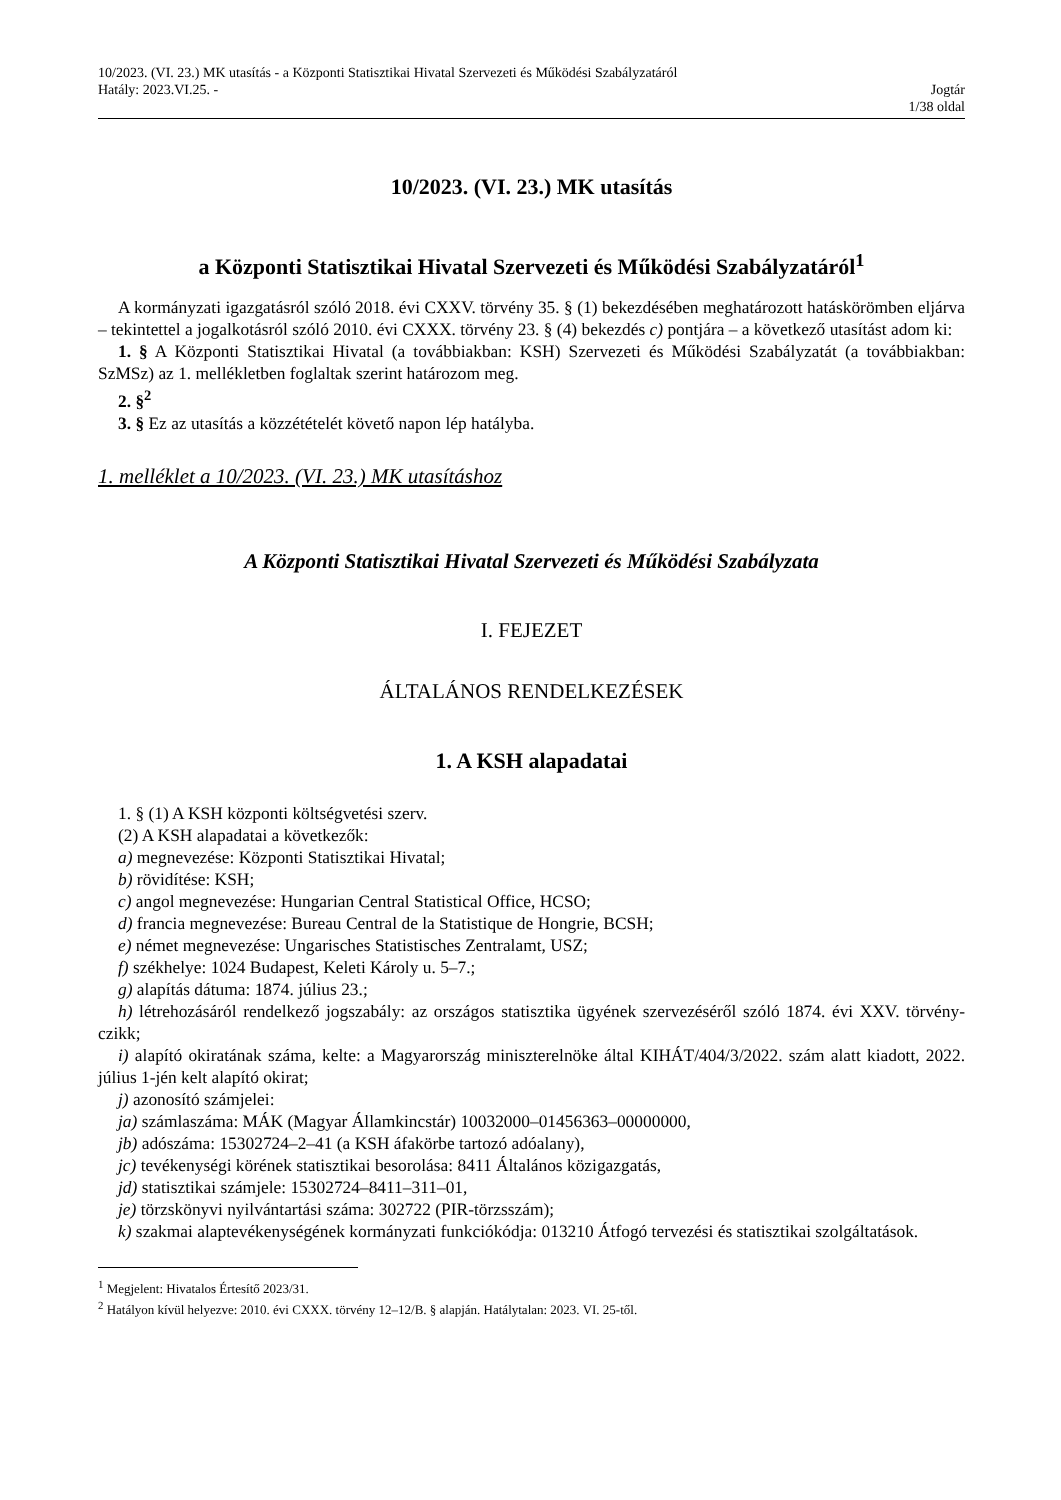10/2023. (VI. 23.) MK utasítás - a Központi Statisztikai Hivatal Szervezeti és Működési Szabályzatáról
Hatály: 2023.VI.25. - Jogtár
1/38 oldal
10/2023. (VI. 23.) MK utasítás
a Központi Statisztikai Hivatal Szervezeti és Működési Szabályzatáról<sup>1</sup>
A kormányzati igazgatásról szóló 2018. évi CXXV. törvény 35. § (1) bekezdésében meghatározott hatáskörömben eljárva – tekintettel a jogalkotásról szóló 2010. évi CXXX. törvény 23. § (4) bekezdés c) pontjára – a következő utasítást adom ki:
1. § A Központi Statisztikai Hivatal (a továbbiakban: KSH) Szervezeti és Működési Szabályzatát (a továbbiakban: SzMSz) az 1. mellékletben foglaltak szerint határozom meg.
2. §<sup>2</sup>
3. § Ez az utasítás a közzétételét követő napon lép hatályba.
1. melléklet a 10/2023. (VI. 23.) MK utasításhoz
A Központi Statisztikai Hivatal Szervezeti és Működési Szabályzata
I. FEJEZET
ÁLTALÁNOS RENDELKEZÉSEK
1. A KSH alapadatai
1. § (1) A KSH központi költségvetési szerv.
(2) A KSH alapadatai a következők:
a) megnevezése: Központi Statisztikai Hivatal;
b) rövidítése: KSH;
c) angol megnevezése: Hungarian Central Statistical Office, HCSO;
d) francia megnevezése: Bureau Central de la Statistique de Hongrie, BCSH;
e) német megnevezése: Ungarisches Statistisches Zentralamt, USZ;
f) székhelye: 1024 Budapest, Keleti Károly u. 5–7.;
g) alapítás dátuma: 1874. július 23.;
h) létrehozásáról rendelkező jogszabály: az országos statisztika ügyének szervezéséről szóló 1874. évi XXV. törvény-czikk;
i) alapító okiratának száma, kelte: a Magyarország miniszterelnöke által KIHÁT/404/3/2022. szám alatt kiadott, 2022. július 1-jén kelt alapító okirat;
j) azonosító számjelei:
ja) számlaszáma: MÁK (Magyar Államkincstár) 10032000–01456363–00000000,
jb) adószáma: 15302724–2–41 (a KSH áfakörbe tartozó adóalany),
jc) tevékenységi körének statisztikai besorolása: 8411 Általános közigazgatás,
jd) statisztikai számjele: 15302724–8411–311–01,
je) törzskönyvi nyilvántartási száma: 302722 (PIR-törzsszám);
k) szakmai alaptevékenységének kormányzati funkciókódja: 013210 Átfogó tervezési és statisztikai szolgáltatások.
<sup>1</sup> Megjelent: Hivatalos Értesítő 2023/31.
<sup>2</sup> Hatályon kívül helyezve: 2010. évi CXXX. törvény 12–12/B. § alapján. Hatálytalan: 2023. VI. 25-től.